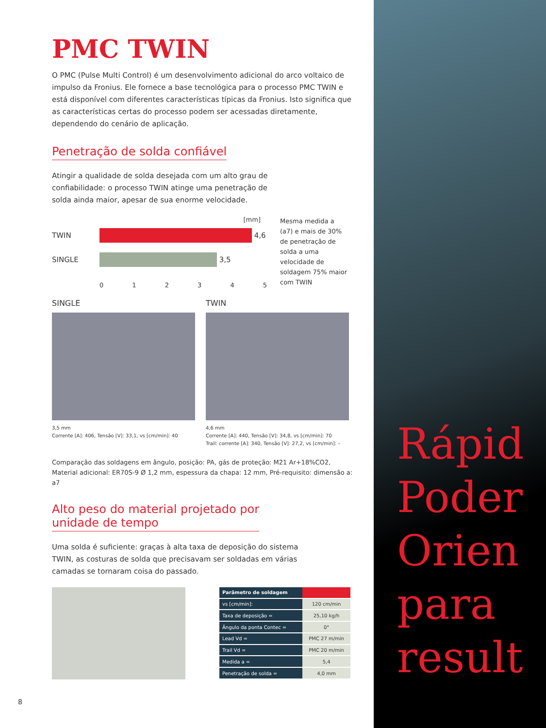PMC TWIN
O PMC (Pulse Multi Control) é um desenvolvimento adicional do arco voltaico de impulso da Fronius. Ele fornece a base tecnológica para o processo PMC TWIN e está disponível com diferentes características típicas da Fronius. Isto significa que as características certas do processo podem ser acessadas diretamente, dependendo do cenário de aplicação.
Penetração de solda confiável
Atingir a qualidade de solda desejada com um alto grau de confiabilidade: o processo TWIN atinge uma penetração de solda ainda maior, apesar de sua enorme velocidade.
[mm]
TWIN
4,6
SINGLE
3,5
0 1 2 3 4 5
Mesma medida a (a7) e mais de 30% de penetração de solda a uma velocidade de soldagem 75% maior com TWIN
SINGLE
3,5 mm
Corrente [A]: 406, Tensão [V]: 33,1, vs [cm/min]: 40
TWIN
4,6 mm
Corrente [A]: 440, Tensão [V]: 34,8, vs [cm/min]: 70
Trail: corrente [A]: 340, Tensão [V]: 27,2, vs [cm/min]: –
Comparação das soldagens em ângulo, posição: PA, gás de proteção: M21 Ar+18%CO2, Material adicional: ER70S-9 Ø 1,2 mm, espessura da chapa: 12 mm, Pré-requisito: dimensão a: a7
Alto peso do material projetado por
unidade de tempo
Uma solda é suficiente: graças à alta taxa de deposição do sistema TWIN, as costuras de solda que precisavam ser soldadas em várias camadas se tornaram coisa do passado.
| Parâmetro de soldagem | |
| --- | --- |
| vs [cm/min]: | 120 cm/min |
| Taxa de deposição = | 25,10 kg/h |
| Ângulo da ponta Contec = | 0° |
| Lead Vd = | PMC 27 m/min |
| Trail Vd = | PMC 20 m/min |
| Medida a = | 5,4 |
| Penetração de solda = | 4,0 mm |
8
Rápid
Poder
Orien
para
result